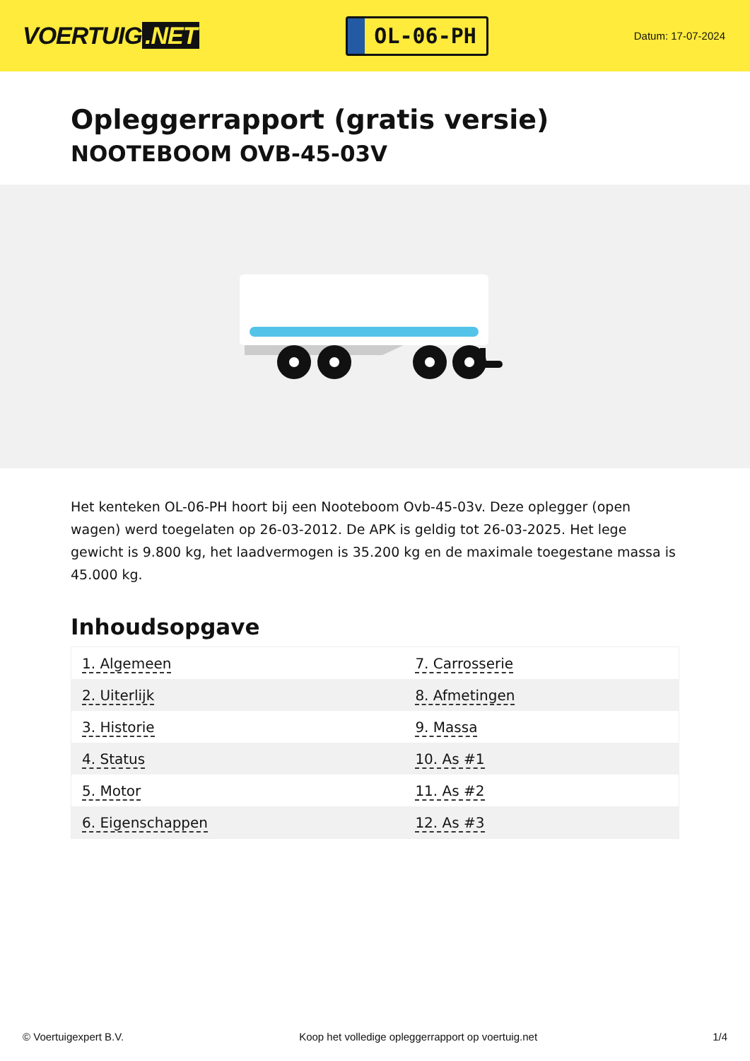VOERTUIG.NET
OL-06-PH
Datum: 17-07-2024
Opleggerrapport (gratis versie)
NOOTEBOOM OVB-45-03V
Het kenteken OL-06-PH hoort bij een Nooteboom Ovb-45-03v. Deze oplegger (open wagen) werd toegelaten op 26-03-2012. De APK is geldig tot 26-03-2025. Het lege gewicht is 9.800 kg, het laadvermogen is 35.200 kg en de maximale toegestane massa is 45.000 kg.
Inhoudsopgave
| 1. Algemeen | 7. Carrosserie |
| 2. Uiterlijk | 8. Afmetingen |
| 3. Historie | 9. Massa |
| 4. Status | 10. As #1 |
| 5. Motor | 11. As #2 |
| 6. Eigenschappen | 12. As #3 |
© Voertuigexpert B.V. Koop het volledige opleggerrapport op voertuig.net 1/4